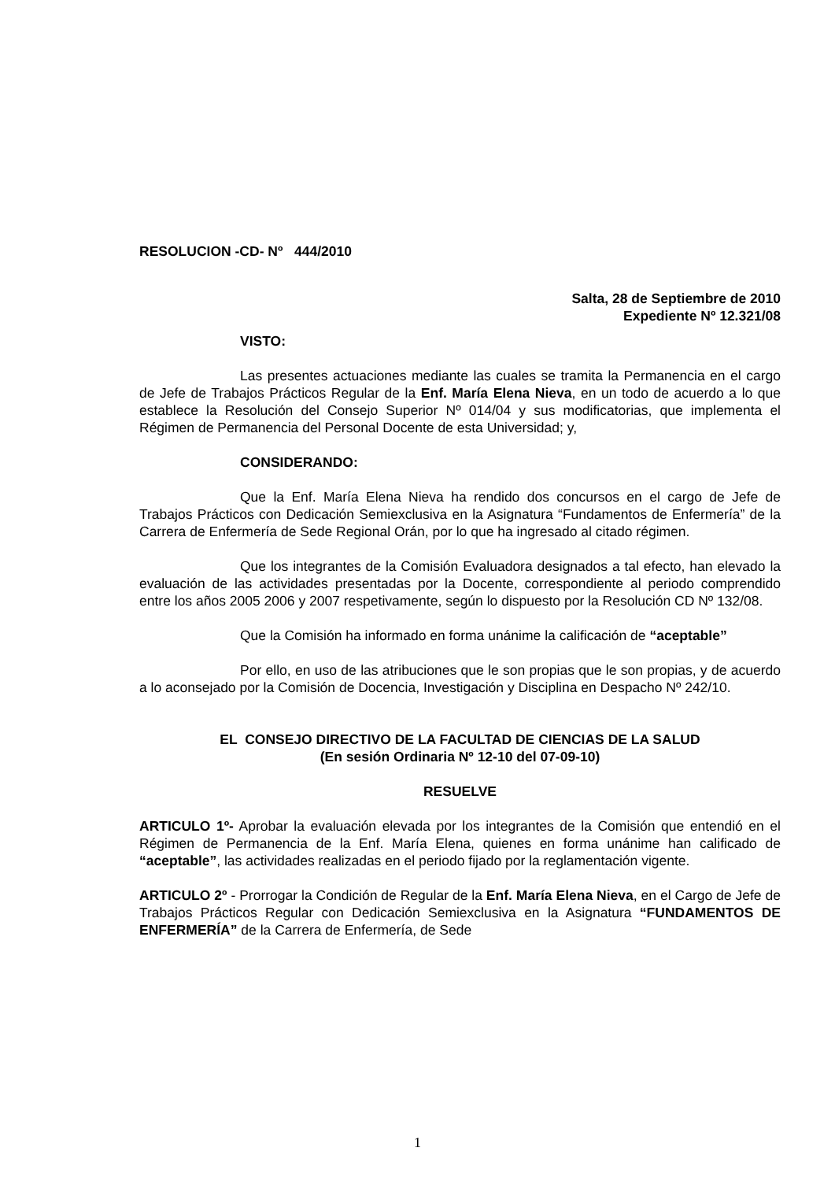RESOLUCION -CD- Nº 444/2010
Salta, 28 de Septiembre de 2010
Expediente Nº 12.321/08
VISTO:
Las presentes actuaciones mediante las cuales se tramita la Permanencia en el cargo de Jefe de Trabajos Prácticos Regular de la Enf. María Elena Nieva, en un todo de acuerdo a lo que establece la Resolución del Consejo Superior Nº 014/04 y sus modificatorias, que implementa el Régimen de Permanencia del Personal Docente de esta Universidad; y,
CONSIDERANDO:
Que la Enf. María Elena Nieva ha rendido dos concursos en el cargo de Jefe de Trabajos Prácticos con Dedicación Semiexclusiva en la Asignatura “Fundamentos de Enfermería” de la Carrera de Enfermería de Sede Regional Orán, por lo que ha ingresado al citado régimen.
Que los integrantes de la Comisión Evaluadora designados a tal efecto, han elevado la evaluación de las actividades presentadas por la Docente, correspondiente al periodo comprendido entre los años 2005 2006 y 2007 respetivamente, según lo dispuesto por la Resolución CD Nº 132/08.
Que la Comisión ha informado en forma unánime la calificación de “aceptable”
Por ello, en uso de las atribuciones que le son propias que le son propias, y de acuerdo a lo aconsejado por la Comisión de Docencia, Investigación y Disciplina en Despacho Nº 242/10.
EL CONSEJO DIRECTIVO DE LA FACULTAD DE CIENCIAS DE LA SALUD
(En sesión Ordinaria Nº 12-10 del 07-09-10)
RESUELVE
ARTICULO 1º- Aprobar la evaluación elevada por los integrantes de la Comisión que entendió en el Régimen de Permanencia de la Enf. María Elena, quienes en forma unánime han calificado de “aceptable”, las actividades realizadas en el periodo fijado por la reglamentación vigente.
ARTICULO 2º - Prorrogar la Condición de Regular de la Enf. María Elena Nieva, en el Cargo de Jefe de Trabajos Prácticos Regular con Dedicación Semiexclusiva en la Asignatura “FUNDAMENTOS DE ENFERMERÍA” de la Carrera de Enfermería, de Sede
1